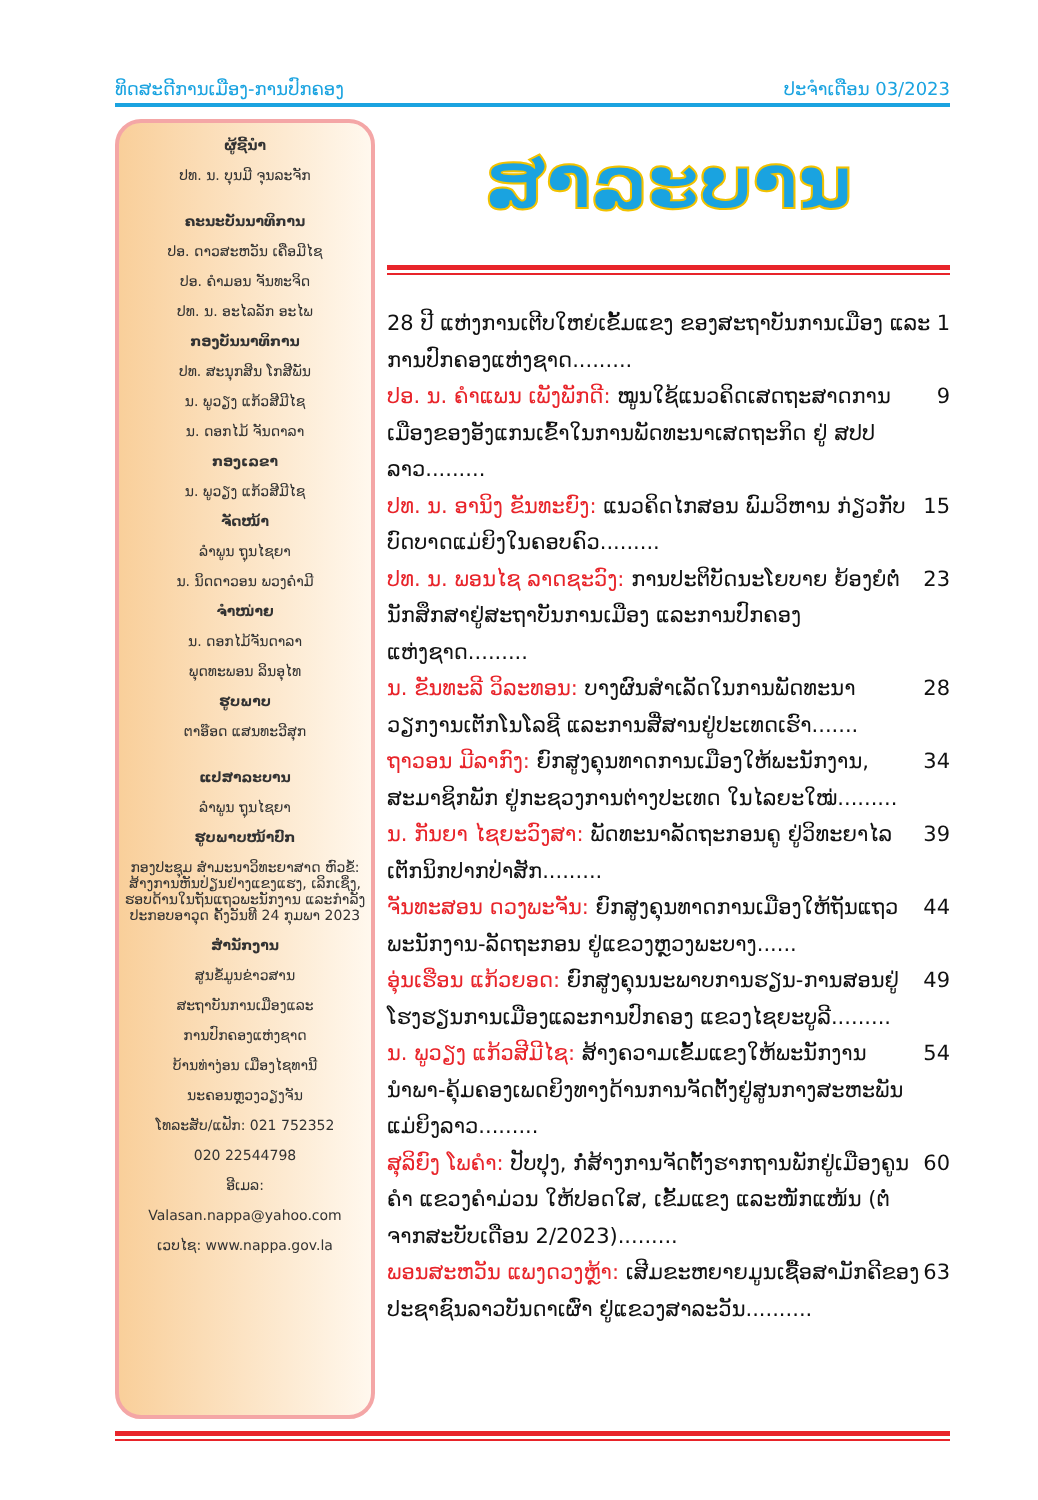ທິດສະດີການເມືອງ-ການປົກຄອງ ປະຈຳເດືອນ 03/2023
ຜູ້ຊີ້ນຳ
ປທ. ນ. ບຸນມີ ຈຸນລະຈັກ
ຄະນະບັນນາທິການ
ປອ. ດາວສະຫວັນ ເຄືອມີໄຊ
ປອ. ຄຳມອນ ຈັນທະຈິດ
ປທ. ນ. ອະໄລລັກ ອະໄພ
ກອງບັນນາທິການ
ປທ. ສະນຸກສິນ ໂກສີພັນ
ນ. ພູວຽງ ແກ້ວສີມີໄຊ
ນ. ດອກໄມ້ ຈັນດາລາ
ກອງເລຂາ
ນ. ພູວຽງ ແກ້ວສີມີໄຊ
ຈັດໜ້າ
ລຳພູນ ຖຸນໄຊຍາ
ນ. ນິດດາວອນ ພວງຄຳມີ
ຈຳໜ່າຍ
ນ. ດອກໄມ້ຈັນດາລາ
ພຸດທະພອນ ລິນອຸໄທ
ຮູບພາບ
ຕາອ໊ອດ ແສນທະວີສຸກ
ແປສາລະບານ
ລຳພູນ ຖຸນໄຊຍາ
ຮູບພາບໜ້າປົກ
ກອງປະຊຸມ ສຳມະນາວິທະຍາສາດ ຫົວຂໍ້: ສ້າງການຫັນປ່ຽນຢ່າງແຂງແຮງ, ເລິກເຊິ່ງ, ຮອບດ້ານໃນຖັນແຖວພະນັກງານ ແລະກຳລັງປະກອບອາວຸດ ຄັ້ງວັນທີ 24 ກຸມພາ 2023
ສຳນັກງານ
ສູນຂໍ້ມູນຂ່າວສານ
ສະຖາບັນການເມືອງແລະ
ການປົກຄອງແຫ່ງຊາດ
ບ້ານທ່າງ່ອນ ເມືອງໄຊທານີ
ນະຄອນຫຼວງວຽງຈັນ
ໂທລະສັບ/ແຟັກ: 021 752352
020 22544798
ອີເມລ:
Valasan.nappa@yahoo.com
ເວບໄຊ: www.nappa.gov.la
ສາລະບານ
28 ປີ ແຫ່ງການເຕີບໃຫຍ່ເຂັ້ມແຂງ ຂອງສະຖາບັນການເມືອງ ແລະການປົກຄອງແຫ່ງຊາດ......... 1
ປອ. ນ. ຄຳແພນ ເພັງພັກດີ: ໝູນໃຊ້ແນວຄິດເສດຖະສາດການເມືອງຂອງອັງແກນເຂົ້າໃນການພັດທະນາເສດຖະກິດ ຢູ່ ສປປ ລາວ......... 9
ປທ. ນ. ອານິງ ຂັນທະຍົງ: ແນວຄິດໄກສອນ ພົມວິຫານ ກ່ຽວກັບບົດບາດແມ່ຍິງໃນຄອບຄົວ......... 15
ປທ. ນ. ພອນໄຊ ລາດຊະວົງ: ການປະຕິບັດນະໂຍບາຍ ຍ້ອງຍໍຕໍ່ນັກສຶກສາຢູ່ສະຖາບັນການເມືອງ ແລະການປົກຄອງແຫ່ງຊາດ......... 23
ນ. ຂັນທະລີ ວິລະທອນ: ບາງຜົນສຳເລັດໃນການພັດທະນາວຽກງານເຕັກໂນໂລຊີ ແລະການສື່ສານຢູ່ປະເທດເຮົາ....... 28
ຖາວອນ ມີລາກົງ: ຍົກສູງຄຸນທາດການເມືອງໃຫ້ພະນັກງານ, ສະມາຊິກພັກ ຢູ່ກະຊວງການຕ່າງປະເທດ ໃນໄລຍະໃໝ່......... 34
ນ. ກັນຍາ ໄຊຍະວົງສາ: ພັດທະນາລັດຖະກອນຄູ ຢູ່ວິທະຍາໄລເຕັກນິກປາກປ່າສັກ......... 39
ຈັນທະສອນ ດວງພະຈັນ: ຍົກສູງຄຸນທາດການເມືອງໃຫ້ຖັນແຖວພະນັກງານ-ລັດຖະກອນ ຢູ່ແຂວງຫຼວງພະບາງ...... 44
ອຸ່ນເຮືອນ ແກ້ວຍອດ: ຍົກສູງຄຸນນະພາບການຮຽນ-ການສອນຢູ່ໂຮງຮຽນການເມືອງແລະການປົກຄອງ ແຂວງໄຊຍະບູລີ......... 49
ນ. ພູວຽງ ແກ້ວສີມີໄຊ: ສ້າງຄວາມເຂັ້ມແຂງໃຫ້ພະນັກງານນຳພາ-ຄຸ້ມຄອງເພດຍິງທາງດ້ານການຈັດຕັ້ງຢູ່ສູນກາງສະຫະພັນແມ່ຍິງລາວ......... 54
ສຸລິຍົງ ໂພຄຳ: ປັບປຸງ, ກໍ່ສ້າງການຈັດຕັ້ງຮາກຖານພັກຢູ່ເມືອງຄູນຄຳ ແຂວງຄຳມ່ວນ ໃຫ້ປອດໃສ, ເຂັ້ມແຂງ ແລະໜັກແໜ້ນ (ຕໍ່ຈາກສະບັບເດືອນ 2/2023)......... 60
ພອນສະຫວັນ ແພງດວງຫຼ້າ: ເສີມຂະຫຍາຍມູນເຊື້ອສາມັກຄີຂອງປະຊາຊົນລາວບັນດາເຜົ່າ ຢູ່ແຂວງສາລະວັນ.......... 63